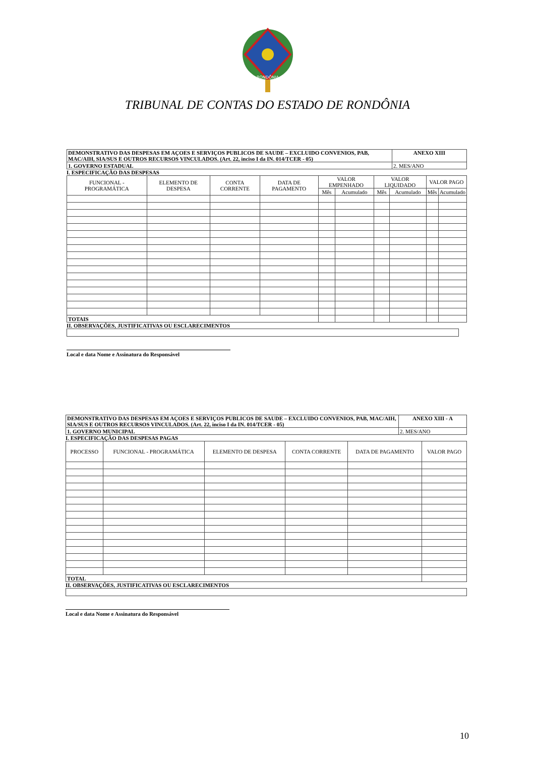RONDÔNIA
TRIBUNAL DE CONTAS DO ESTADO DE RONDÔNIA
| DEMONSTRATIVO DAS DESPESAS EM AÇOES E SERVIÇOS PUBLICOS DE SAUDE – EXCLUIDO CONVENIOS, PAB, MAC/AIH, SIA/SUS E OUTROS RECURSOS VINCULADOS. (Art. 22, inciso I da IN. 014/TCER - 05) | ANEXO XIII |
| 1. GOVERNO ESTADUAL | 2. MES/ANO |
I. ESPECIFICAÇÃO DAS DESPESAS
| FUNCIONAL - PROGRAMÁTICA | ELEMENTO DE DESPESA | CONTA CORRENTE | DATA DE PAGAMENTO | VALOR EMPENHADO | | VALOR LIQUIDADO | | VALOR PAGO | |
| --- | --- | --- | --- | --- | --- | --- | --- | --- | --- |
| | | | | Mês | Acumulado | Mês | Acumulado | Mês | Acumulado |
| TOTAIS | | | | | | | | | |
II. OBSERVAÇÕES, JUSTIFICATIVAS OU ESCLARECIMENTOS
Local e data Nome e Assinatura do Responsável
| DEMONSTRATIVO DAS DESPESAS EM AÇOES E SERVIÇOS PUBLICOS DE SAUDE – EXCLUIDO CONVENIOS, PAB, MAC/AIH, SIA/SUS E OUTROS RECURSOS VINCULADOS. (Art. 22, inciso I da IN. 014/TCER - 05) | ANEXO XIII - A |
| 1. GOVERNO MUNICIPAL | 2. MES/ANO |
I. ESPECIFICAÇÃO DAS DESPESAS PAGAS
| PROCESSO | FUNCIONAL - PROGRAMÁTICA | ELEMENTO DE DESPESA | CONTA CORRENTE | DATA DE PAGAMENTO | VALOR PAGO |
| --- | --- | --- | --- | --- | --- |
| TOTAL | | | | | |
II. OBSERVAÇÕES, JUSTIFICATIVAS OU ESCLARECIMENTOS
Local e data Nome e Assinatura do Responsável
10